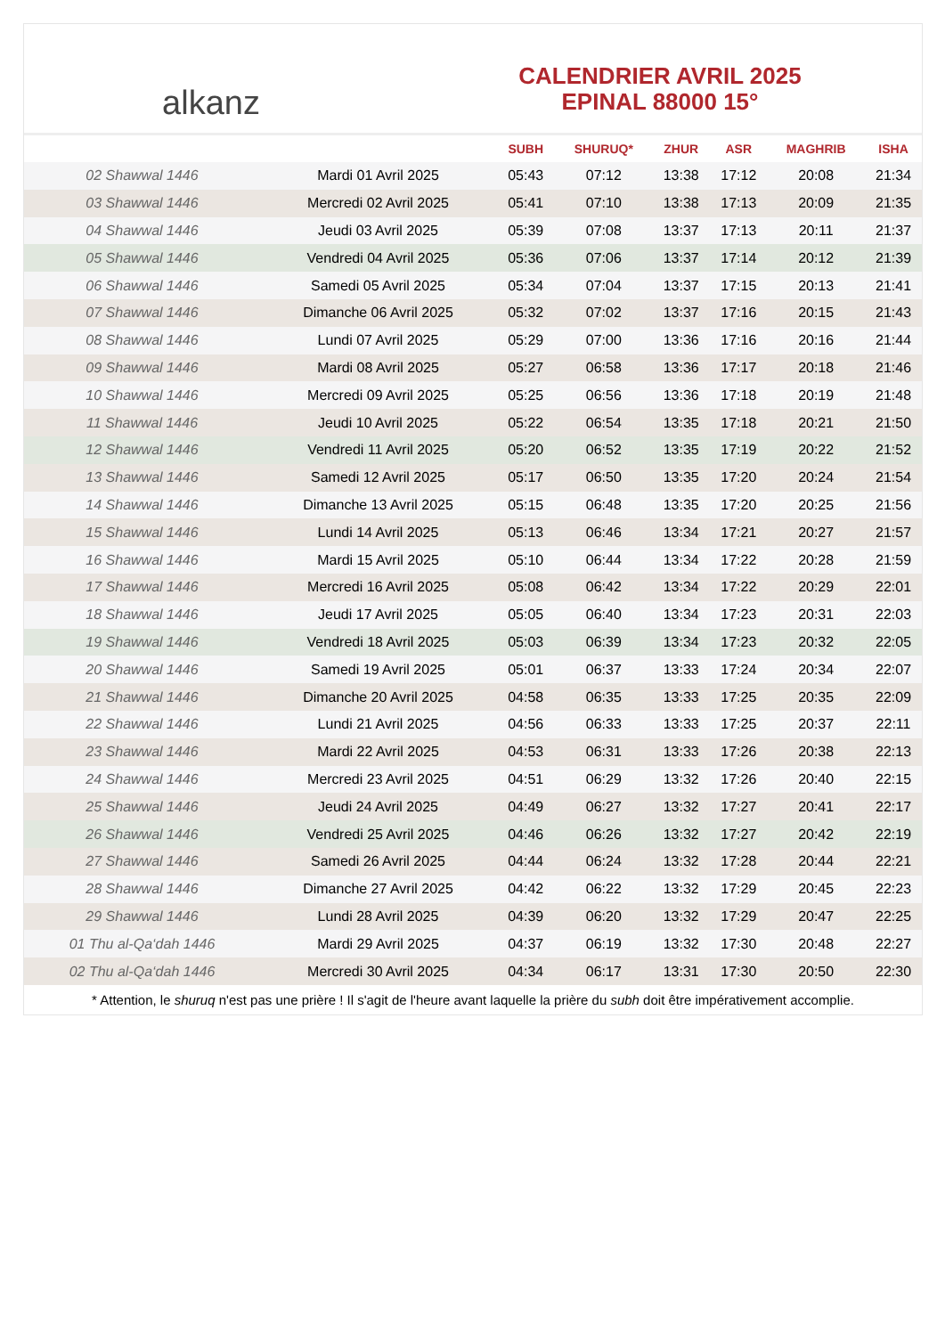alkanz
CALENDRIER AVRIL 2025
EPINAL 88000 15°
| | | SUBH | SHURUQ* | ZHUR | ASR | MAGHRIB | ISHA |
| --- | --- | --- | --- | --- | --- | --- | --- |
| 02 Shawwal 1446 | Mardi 01 Avril 2025 | 05:43 | 07:12 | 13:38 | 17:12 | 20:08 | 21:34 |
| 03 Shawwal 1446 | Mercredi 02 Avril 2025 | 05:41 | 07:10 | 13:38 | 17:13 | 20:09 | 21:35 |
| 04 Shawwal 1446 | Jeudi 03 Avril 2025 | 05:39 | 07:08 | 13:37 | 17:13 | 20:11 | 21:37 |
| 05 Shawwal 1446 | Vendredi 04 Avril 2025 | 05:36 | 07:06 | 13:37 | 17:14 | 20:12 | 21:39 |
| 06 Shawwal 1446 | Samedi 05 Avril 2025 | 05:34 | 07:04 | 13:37 | 17:15 | 20:13 | 21:41 |
| 07 Shawwal 1446 | Dimanche 06 Avril 2025 | 05:32 | 07:02 | 13:37 | 17:16 | 20:15 | 21:43 |
| 08 Shawwal 1446 | Lundi 07 Avril 2025 | 05:29 | 07:00 | 13:36 | 17:16 | 20:16 | 21:44 |
| 09 Shawwal 1446 | Mardi 08 Avril 2025 | 05:27 | 06:58 | 13:36 | 17:17 | 20:18 | 21:46 |
| 10 Shawwal 1446 | Mercredi 09 Avril 2025 | 05:25 | 06:56 | 13:36 | 17:18 | 20:19 | 21:48 |
| 11 Shawwal 1446 | Jeudi 10 Avril 2025 | 05:22 | 06:54 | 13:35 | 17:18 | 20:21 | 21:50 |
| 12 Shawwal 1446 | Vendredi 11 Avril 2025 | 05:20 | 06:52 | 13:35 | 17:19 | 20:22 | 21:52 |
| 13 Shawwal 1446 | Samedi 12 Avril 2025 | 05:17 | 06:50 | 13:35 | 17:20 | 20:24 | 21:54 |
| 14 Shawwal 1446 | Dimanche 13 Avril 2025 | 05:15 | 06:48 | 13:35 | 17:20 | 20:25 | 21:56 |
| 15 Shawwal 1446 | Lundi 14 Avril 2025 | 05:13 | 06:46 | 13:34 | 17:21 | 20:27 | 21:57 |
| 16 Shawwal 1446 | Mardi 15 Avril 2025 | 05:10 | 06:44 | 13:34 | 17:22 | 20:28 | 21:59 |
| 17 Shawwal 1446 | Mercredi 16 Avril 2025 | 05:08 | 06:42 | 13:34 | 17:22 | 20:29 | 22:01 |
| 18 Shawwal 1446 | Jeudi 17 Avril 2025 | 05:05 | 06:40 | 13:34 | 17:23 | 20:31 | 22:03 |
| 19 Shawwal 1446 | Vendredi 18 Avril 2025 | 05:03 | 06:39 | 13:34 | 17:23 | 20:32 | 22:05 |
| 20 Shawwal 1446 | Samedi 19 Avril 2025 | 05:01 | 06:37 | 13:33 | 17:24 | 20:34 | 22:07 |
| 21 Shawwal 1446 | Dimanche 20 Avril 2025 | 04:58 | 06:35 | 13:33 | 17:25 | 20:35 | 22:09 |
| 22 Shawwal 1446 | Lundi 21 Avril 2025 | 04:56 | 06:33 | 13:33 | 17:25 | 20:37 | 22:11 |
| 23 Shawwal 1446 | Mardi 22 Avril 2025 | 04:53 | 06:31 | 13:33 | 17:26 | 20:38 | 22:13 |
| 24 Shawwal 1446 | Mercredi 23 Avril 2025 | 04:51 | 06:29 | 13:32 | 17:26 | 20:40 | 22:15 |
| 25 Shawwal 1446 | Jeudi 24 Avril 2025 | 04:49 | 06:27 | 13:32 | 17:27 | 20:41 | 22:17 |
| 26 Shawwal 1446 | Vendredi 25 Avril 2025 | 04:46 | 06:26 | 13:32 | 17:27 | 20:42 | 22:19 |
| 27 Shawwal 1446 | Samedi 26 Avril 2025 | 04:44 | 06:24 | 13:32 | 17:28 | 20:44 | 22:21 |
| 28 Shawwal 1446 | Dimanche 27 Avril 2025 | 04:42 | 06:22 | 13:32 | 17:29 | 20:45 | 22:23 |
| 29 Shawwal 1446 | Lundi 28 Avril 2025 | 04:39 | 06:20 | 13:32 | 17:29 | 20:47 | 22:25 |
| 01 Thu al-Qa‘dah 1446 | Mardi 29 Avril 2025 | 04:37 | 06:19 | 13:32 | 17:30 | 20:48 | 22:27 |
| 02 Thu al-Qa‘dah 1446 | Mercredi 30 Avril 2025 | 04:34 | 06:17 | 13:31 | 17:30 | 20:50 | 22:30 |
* Attention, le shuruq n'est pas une prière ! Il s'agit de l'heure avant laquelle la prière du subh doit être impérativement accomplie.